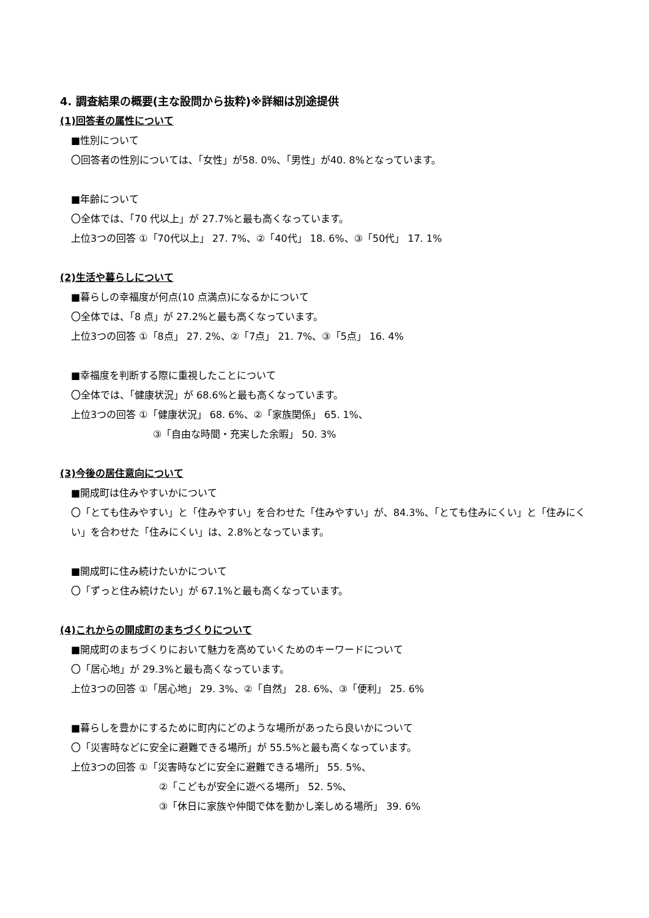4. 調査結果の概要(主な設問から抜粋)※詳細は別途提供
(1)回答者の属性について
■性別について
〇回答者の性別については、「女性」が58. 0%、「男性」が40. 8%となっています。
■年齢について
〇全体では、「70 代以上」が 27.7%と最も高くなっています。
上位3つの回答 ①「70代以上」 27. 7%、②「40代」 18. 6%、③「50代」 17. 1%
(2)生活や暮らしについて
■暮らしの幸福度が何点(10 点満点)になるかについて
〇全体では、「8 点」が 27.2%と最も高くなっています。
上位3つの回答 ①「8点」 27. 2%、②「7点」 21. 7%、③「5点」 16. 4%
■幸福度を判断する際に重視したことについて
〇全体では、「健康状況」が 68.6%と最も高くなっています。
上位3つの回答 ①「健康状況」 68. 6%、②「家族関係」 65. 1%、
③「自由な時間・充実した余暇」 50. 3%
(3)今後の居住意向について
■開成町は住みやすいかについて
〇「とても住みやすい」と「住みやすい」を合わせた「住みやすい」が、84.3%、「とても住みにくい」と「住みにくい」を合わせた「住みにくい」は、2.8%となっています。
■開成町に住み続けたいかについて
〇「ずっと住み続けたい」が 67.1%と最も高くなっています。
(4)これからの開成町のまちづくりについて
■開成町のまちづくりにおいて魅力を高めていくためのキーワードについて
〇「居心地」が 29.3%と最も高くなっています。
上位3つの回答 ①「居心地」 29. 3%、②「自然」 28. 6%、③「便利」 25. 6%
■暮らしを豊かにするために町内にどのような場所があったら良いかについて
〇「災害時などに安全に避難できる場所」が 55.5%と最も高くなっています。
上位3つの回答 ①「災害時などに安全に避難できる場所」 55. 5%、
②「こどもが安全に遊べる場所」 52. 5%、
③「休日に家族や仲間で体を動かし楽しめる場所」 39. 6%